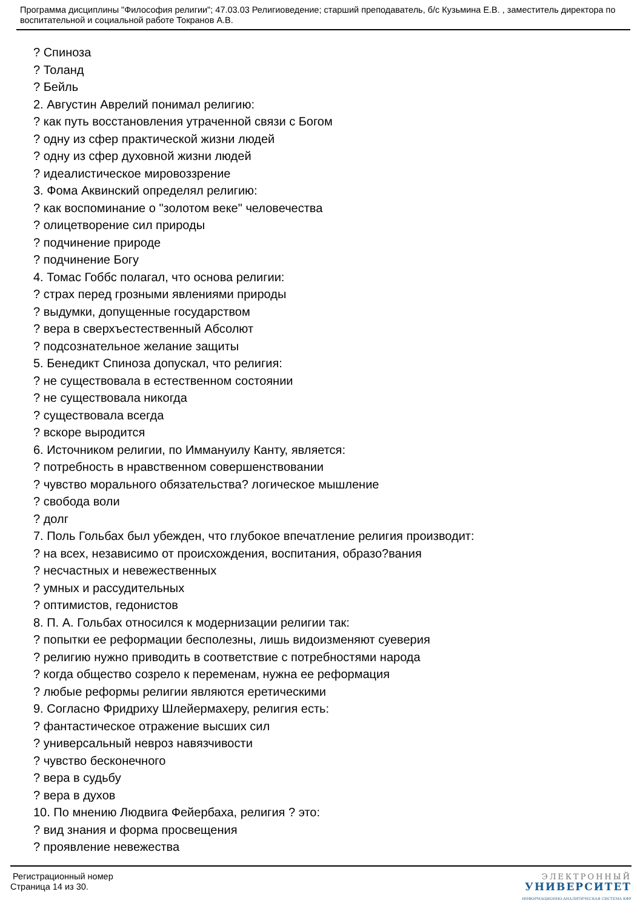Программа дисциплины "Философия религии"; 47.03.03 Религиоведение; старший преподаватель, б/с Кузьмина Е.В. , заместитель директора по воспитательной и социальной работе Токранов А.В.
? Спиноза
? Толанд
? Бейль
2. Августин Аврелий понимал религию:
? как путь восстановления утраченной связи с Богом
? одну из сфер практической жизни людей
? одну из сфер духовной жизни людей
? идеалистическое мировоззрение
3. Фома Аквинский определял религию:
? как воспоминание о "золотом веке" человечества
? олицетворение сил природы
? подчинение природе
? подчинение Богу
4. Томас Гоббс полагал, что основа религии:
? страх перед грозными явлениями природы
? выдумки, допущенные государством
? вера в сверхъестественный Абсолют
? подсознательное желание защиты
5. Бенедикт Спиноза допускал, что религия:
? не существовала в естественном состоянии
? не существовала никогда
? существовала всегда
? вскоре выродится
6. Источником религии, по Иммануилу Канту, является:
? потребность в нравственном совершенствовании
? чувство морального обязательства? логическое мышление
? свобода воли
? долг
7. Поль Гольбах был убежден, что глубокое впечатление религия производит:
? на всех, независимо от происхождения, воспитания, образо?вания
? несчастных и невежественных
? умных и рассудительных
? оптимистов, гедонистов
8. П. А. Гольбах относился к модернизации религии так:
? попытки ее реформации бесполезны, лишь видоизменяют суеверия
? религию нужно приводить в соответствие с потребностями народа
? когда общество созрело к переменам, нужна ее реформация
? любые реформы религии являются еретическими
9. Согласно Фридриху Шлейермахеру, религия есть:
? фантастическое отражение высших сил
? универсальный невроз навязчивости
? чувство бесконечного
? вера в судьбу
? вера в духов
10. По мнению Людвига Фейербаха, религия ? это:
? вид знания и форма просвещения
? проявление невежества
Регистрационный номер
Страница 14 из 30.
ЭЛЕКТРОННЫЙ
УНИВЕРСИТЕТ
ИНФОРМАЦИОННО-АНАЛИТИЧЕСКАЯ СИСТЕМА КФУ